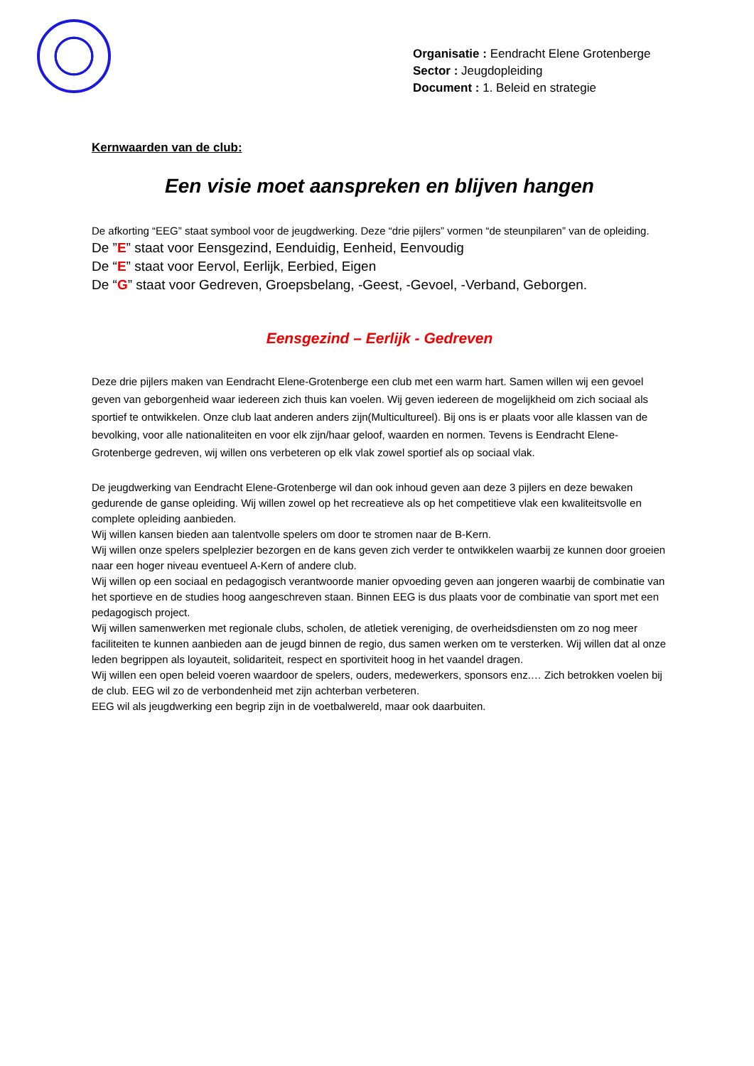Organisatie : Eendracht Elene Grotenberge
Sector : Jeugdopleiding
Document : 1. Beleid en strategie
Kernwaarden van de club:
Een visie moet aanspreken en blijven hangen
De afkorting “EEG” staat symbool voor de jeugdwerking. Deze “drie pijlers” vormen “de steunpilaren” van de opleiding.
De ”E” staat voor Eensgezind, Eenduidig, Eenheid, Eenvoudig
De “E” staat voor Eervol, Eerlijk, Eerbied, Eigen
De “G” staat voor Gedreven, Groepsbelang, -Geest, -Gevoel, -Verband, Geborgen.
Eensgezind – Eerlijk - Gedreven
Deze drie pijlers maken van Eendracht Elene-Grotenberge een club met een warm hart. Samen willen wij een gevoel geven van geborgenheid waar iedereen zich thuis kan voelen. Wij geven iedereen de mogelijkheid om zich sociaal als sportief te ontwikkelen. Onze club laat anderen anders zijn(Multicultureel). Bij ons is er plaats voor alle klassen van de bevolking, voor alle nationaliteiten en voor elk zijn/haar geloof, waarden en normen. Tevens is Eendracht Elene-Grotenberge gedreven, wij willen ons verbeteren op elk vlak zowel sportief als op sociaal vlak.
De jeugdwerking van Eendracht Elene-Grotenberge wil dan ook inhoud geven aan deze 3 pijlers en deze bewaken gedurende de ganse opleiding. Wij willen zowel op het recreatieve als op het competitieve vlak een kwaliteitsvolle en complete opleiding aanbieden.
Wij willen kansen bieden aan talentvolle spelers om door te stromen naar de B-Kern.
Wij willen onze spelers spelplezier bezorgen en de kans geven zich verder te ontwikkelen waarbij ze kunnen door groeien naar een hoger niveau eventueel A-Kern of andere club.
Wij willen op een sociaal en pedagogisch verantwoorde manier opvoeding geven aan jongeren waarbij de combinatie van het sportieve en de studies hoog aangeschreven staan. Binnen EEG is dus plaats voor de combinatie van sport met een pedagogisch project.
Wij willen samenwerken met regionale clubs, scholen, de atletiek vereniging, de overheidsdiensten om zo nog meer faciliteiten te kunnen aanbieden aan de jeugd binnen de regio, dus samen werken om te versterken. Wij willen dat al onze leden begrippen als loyauteit, solidariteit, respect en sportiviteit hoog in het vaandel dragen.
Wij willen een open beleid voeren waardoor de spelers, ouders, medewerkers, sponsors enz.… Zich betrokken voelen bij de club. EEG wil zo de verbondenheid met zijn achterban verbeteren.
EEG wil als jeugdwerking een begrip zijn in de voetbalwereld, maar ook daarbuiten.